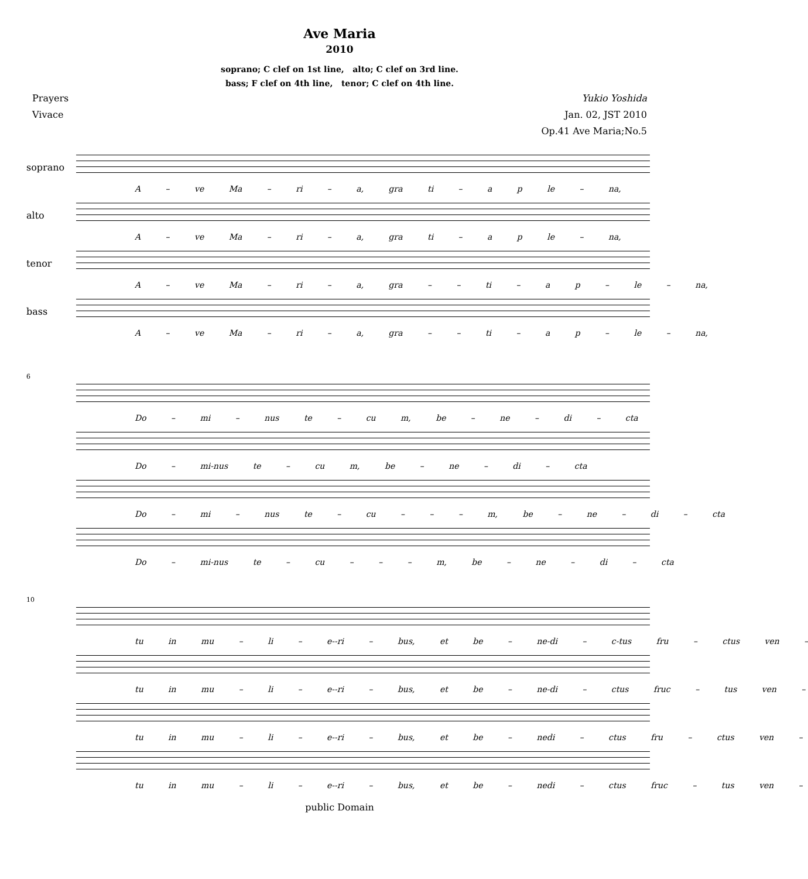Ave Maria
2010
soprano; C clef on 1st line, alto; C clef on 3rd line.
bass; F clef on 4th line, tenor; C clef on 4th line.
Prayers Yukio Yoshida
Vivace Jan. 02, JST 2010
Op.41 Ave Maria;No.5
soprano
A – ve Ma – ri – a, gra ti – a p le – na,
alto
A – ve Ma – ri – a, gra ti – a p le – na,
tenor
A – ve Ma – ri – a, gra – – ti – a p – le – na,
bass
A – ve Ma – ri – a, gra – – ti – a p – le – na,
6
Do – mi – nus te – cu m, be – ne – di – cta
Do – mi-nus te – cu m, be – ne – di – cta
Do – mi – nus te – cu – – – m, be – ne – di – cta
Do – mi-nus te – cu – – – m, be – ne – di – cta
10
tu in mu – li – e--ri – bus, et be – ne-di – c-tus fru – ctus ven –
tu in mu – li – e--ri – bus, et be – ne-di – ctus fruc – tus ven –
tu in mu – li – e--ri – bus, et be – nedi – ctus fru – ctus ven –
tu in mu – li – e--ri – bus, et be – nedi – ctus fruc – tus ven –
public Domain